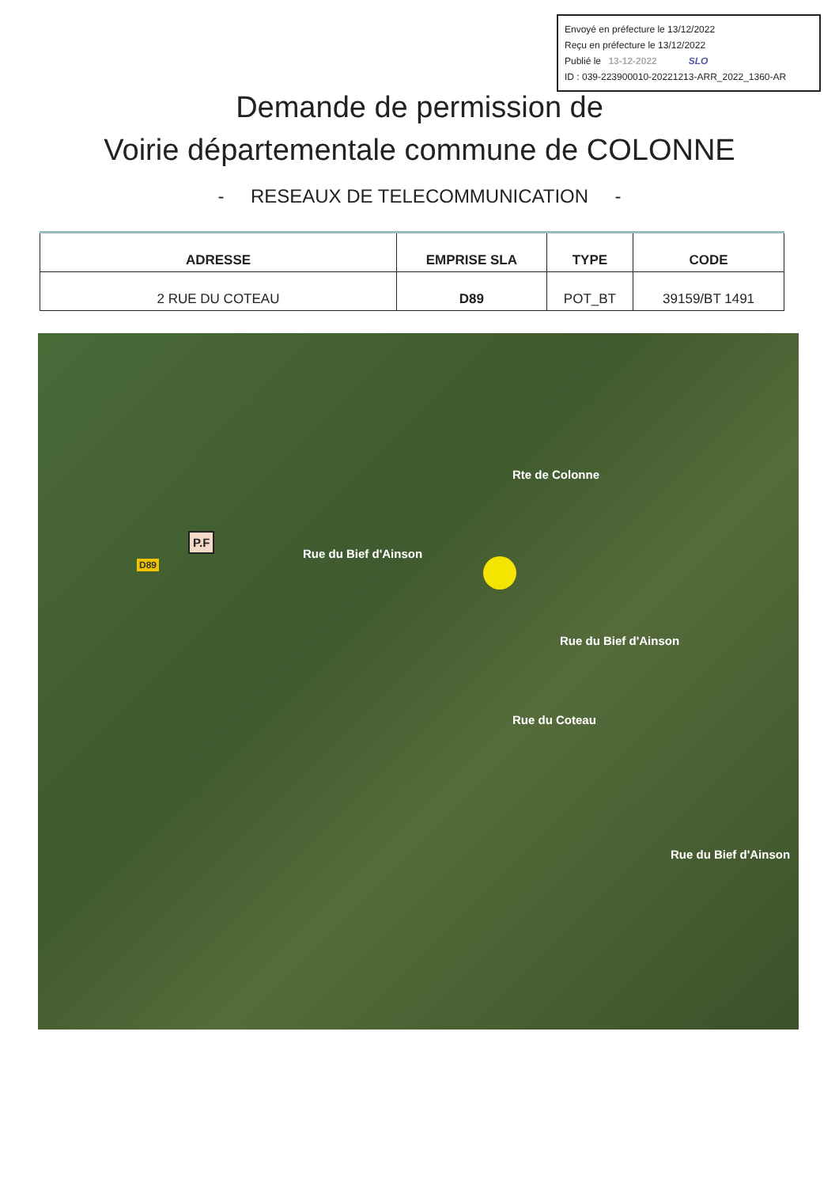Envoyé en préfecture le 13/12/2022
Reçu en préfecture le 13/12/2022
Publié le 13-12-2022 SLO
ID : 039-223900010-20221213-ARR_2022_1360-AR
Demande de permission de
Voirie départementale commune de COLONNE
- RESEAUX DE TELECOMMUNICATION -
| ADRESSE | EMPRISE SLA | TYPE | CODE |
| --- | --- | --- | --- |
| 2 RUE DU COTEAU | D89 | POT_BT | 39159/BT 1491 |
P.F
D89
Rue du Bief d'Ainson
Rte de Colonne
Rue du Bief d'Ainson
Rue du Coteau
Rue du Bief d'Ainson